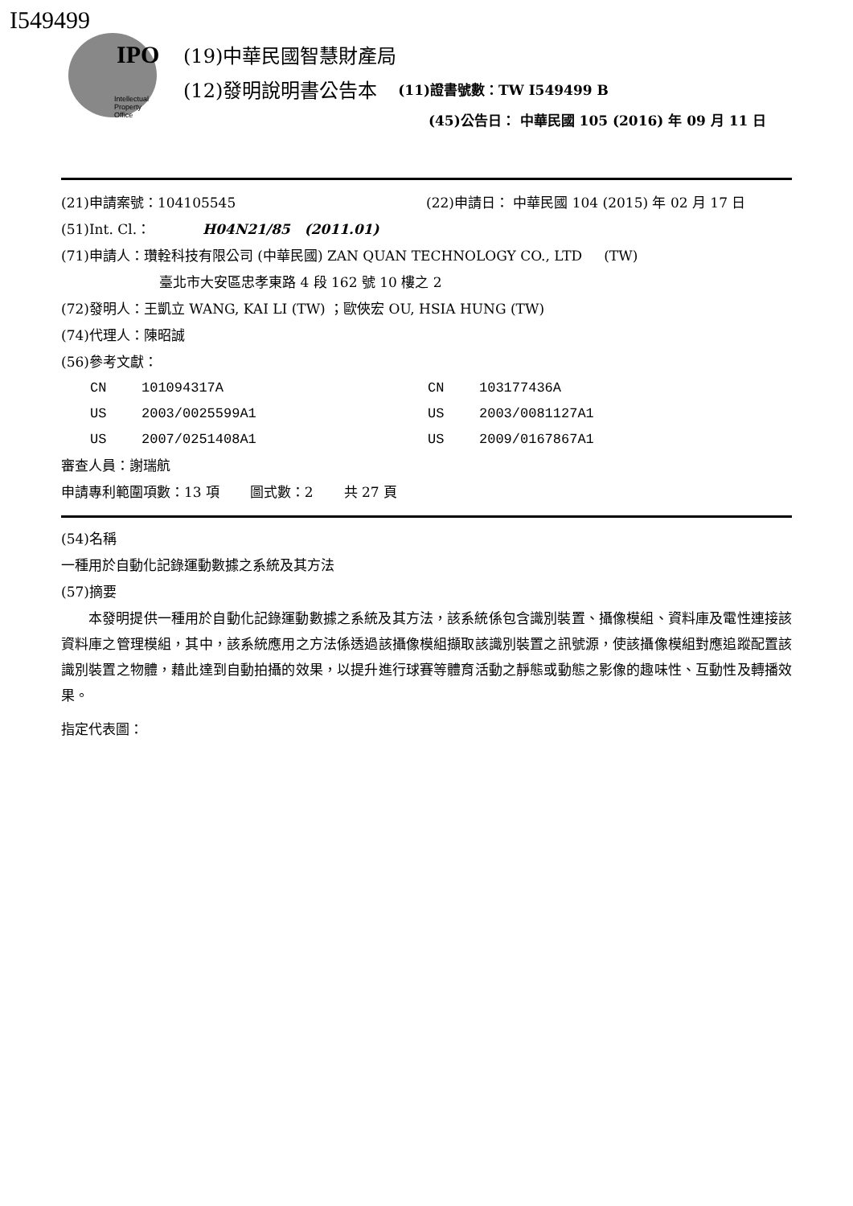I549499
IPO
Intellectual
Property
Office
(19)中華民國智慧財產局
(12)發明說明書公告本 (11)證書號數：TW I549499 B
(45)公告日： 中華民國 105 (2016) 年 09 月 11 日
(21)申請案號：104105545 (22)申請日： 中華民國 104 (2015) 年 02 月 17 日
(51)Int. Cl.： H04N21/85 (2011.01)
(71)申請人：瓚輇科技有限公司 (中華民國) ZAN QUAN TECHNOLOGY CO., LTD (TW)
臺北市大安區忠孝東路 4 段 162 號 10 樓之 2
(72)發明人：王凱立 WANG, KAI LI (TW) ；歐俠宏 OU, HSIA HUNG (TW)
(74)代理人：陳昭誠
(56)參考文獻：
CN 101094317A CN 103177436A US 2003/0025599A1 US 2003/0081127A1 US 2007/0251408A1 US 2009/0167867A1
審查人員：謝瑞航
申請專利範圍項數：13 項 圖式數：2 共 27 頁
(54)名稱
一種用於自動化記錄運動數據之系統及其方法
(57)摘要
本發明提供一種用於自動化記錄運動數據之系統及其方法，該系統係包含識別裝置、攝像模組、資料庫及電性連接該資料庫之管理模組，其中，該系統應用之方法係透過該攝像模組擷取該識別裝置之訊號源，使該攝像模組對應追蹤配置該識別裝置之物體，藉此達到自動拍攝的效果，以提升進行球賽等體育活動之靜態或動態之影像的趣味性、互動性及轉播效果。
指定代表圖：